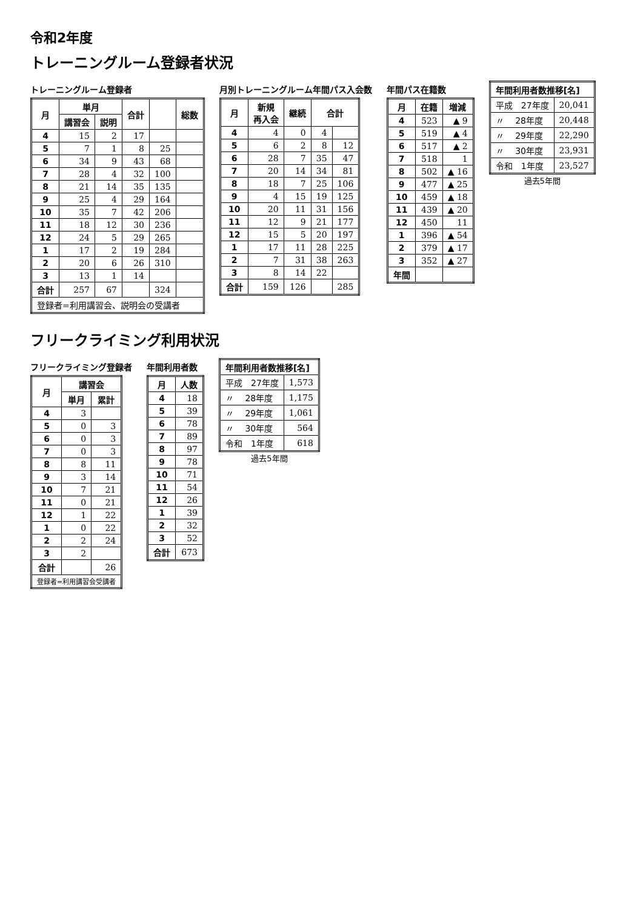令和2年度
トレーニングルーム登録者状況
トレーニングルーム登録者
| 月 | 単月 | | 合計 | | 総数 |
| --- | --- | --- | --- | --- | --- |
| | 講習会 | 説明 | | | |
| 4 | 15 | 2 | 17 | | |
| 5 | 7 | 1 | 8 | 25 | |
| 6 | 34 | 9 | 43 | 68 | |
| 7 | 28 | 4 | 32 | 100 | |
| 8 | 21 | 14 | 35 | 135 | |
| 9 | 25 | 4 | 29 | 164 | |
| 10 | 35 | 7 | 42 | 206 | |
| 11 | 18 | 12 | 30 | 236 | |
| 12 | 24 | 5 | 29 | 265 | |
| 1 | 17 | 2 | 19 | 284 | |
| 2 | 20 | 6 | 26 | 310 | |
| 3 | 13 | 1 | 14 | | |
| 合計 | 257 | 67 | | 324 | |
| 登録者=利用講習会、説明会の受講者 | | | | | |
月別トレーニングルーム年間パス入会数
| 月 | 新規 再入会 | 継続 | 合計 | |
| --- | --- | --- | --- | --- |
| 4 | 4 | 0 | 4 | |
| 5 | 6 | 2 | 8 | 12 |
| 6 | 28 | 7 | 35 | 47 |
| 7 | 20 | 14 | 34 | 81 |
| 8 | 18 | 7 | 25 | 106 |
| 9 | 4 | 15 | 19 | 125 |
| 10 | 20 | 11 | 31 | 156 |
| 11 | 12 | 9 | 21 | 177 |
| 12 | 15 | 5 | 20 | 197 |
| 1 | 17 | 11 | 28 | 225 |
| 2 | 7 | 31 | 38 | 263 |
| 3 | 8 | 14 | 22 | |
| 合計 | 159 | 126 | | 285 |
年間パス在籍数
| 月 | 在籍 | 増減 |
| --- | --- | --- |
| 4 | 523 | ▲ 9 |
| 5 | 519 | ▲ 4 |
| 6 | 517 | ▲ 2 |
| 7 | 518 | 1 |
| 8 | 502 | ▲ 16 |
| 9 | 477 | ▲ 25 |
| 10 | 459 | ▲ 18 |
| 11 | 439 | ▲ 20 |
| 12 | 450 | 11 |
| 1 | 396 | ▲ 54 |
| 2 | 379 | ▲ 17 |
| 3 | 352 | ▲ 27 |
| 年間 | | |
| 年間利用者数推移[名] | |
| --- | --- |
| 平成 27年度 | 20,041 |
| 〃 28年度 | 20,448 |
| 〃 29年度 | 22,290 |
| 〃 30年度 | 23,931 |
| 令和 1年度 | 23,527 |
過去5年間
フリークライミング利用状況
フリークライミング登録者
| 月 | 講習会 | |
| --- | --- | --- |
| | 単月 | 累計 |
| 4 | 3 | |
| 5 | 0 | 3 |
| 6 | 0 | 3 |
| 7 | 0 | 3 |
| 8 | 8 | 11 |
| 9 | 3 | 14 |
| 10 | 7 | 21 |
| 11 | 0 | 21 |
| 12 | 1 | 22 |
| 1 | 0 | 22 |
| 2 | 2 | 24 |
| 3 | 2 | |
| 合計 | | 26 |
| 登録者=利用講習会受講者 | | |
年間利用者数
| 月 | 人数 |
| --- | --- |
| 4 | 18 |
| 5 | 39 |
| 6 | 78 |
| 7 | 89 |
| 8 | 97 |
| 9 | 78 |
| 10 | 71 |
| 11 | 54 |
| 12 | 26 |
| 1 | 39 |
| 2 | 32 |
| 3 | 52 |
| 合計 | 673 |
| 年間利用者数推移[名] | |
| --- | --- |
| 平成 27年度 | 1,573 |
| 〃 28年度 | 1,175 |
| 〃 29年度 | 1,061 |
| 〃 30年度 | 564 |
| 令和 1年度 | 618 |
過去5年間